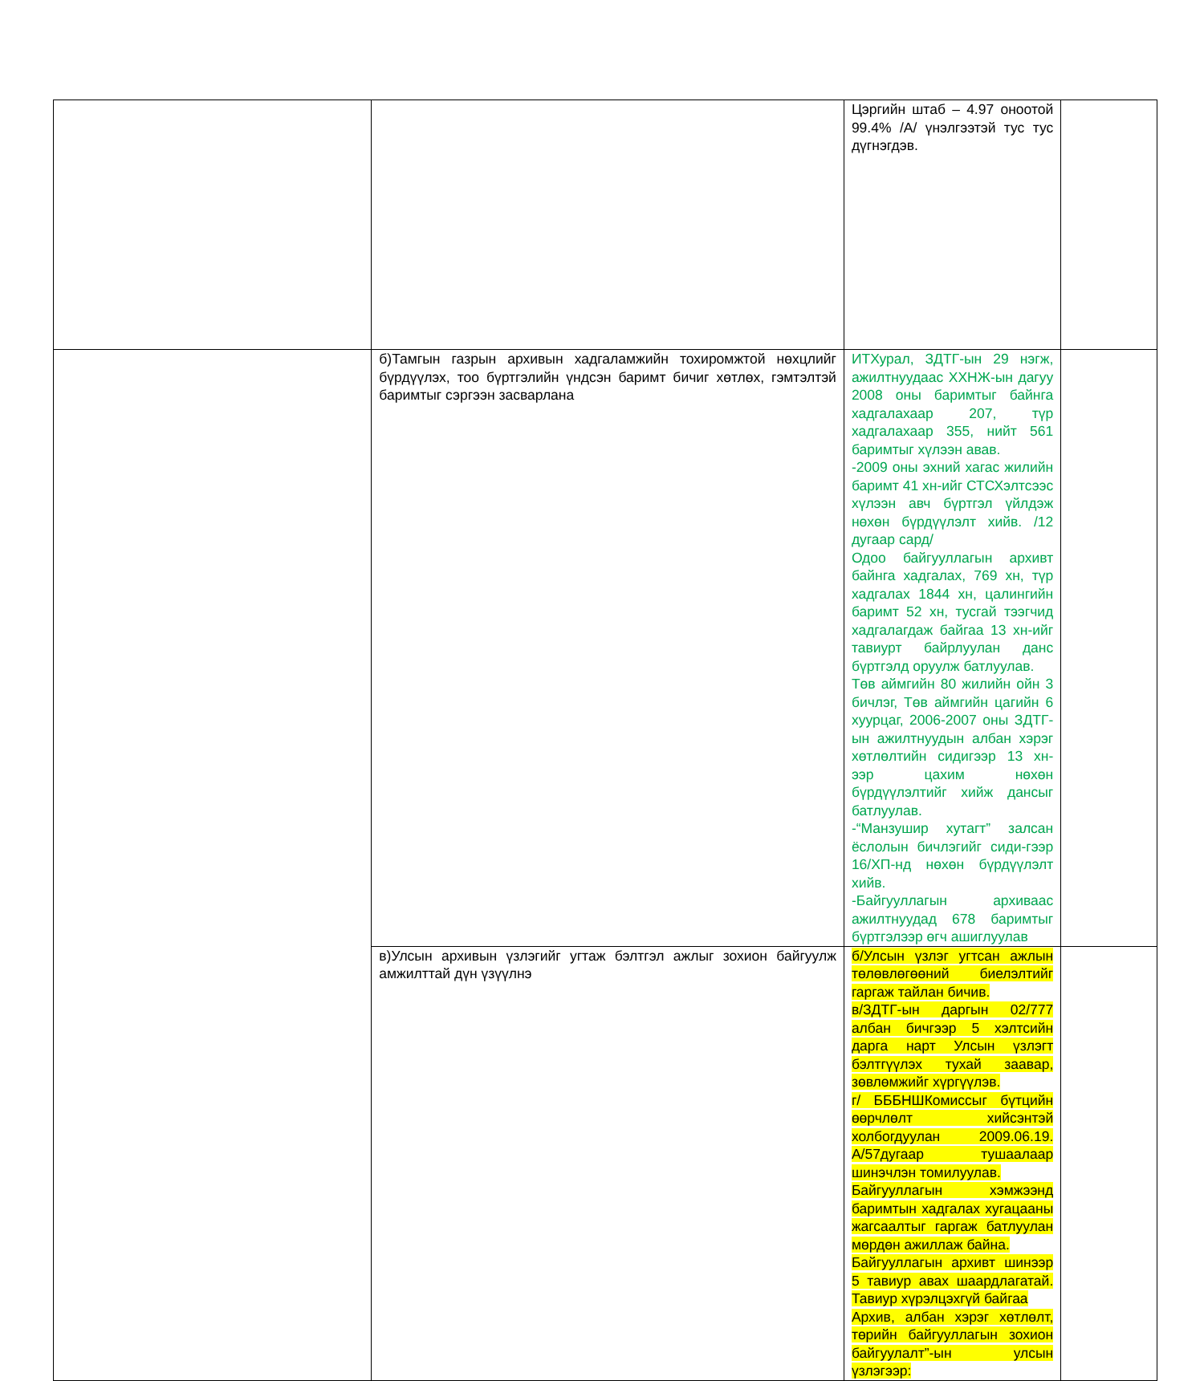| | | Цэргийн штаб – 4.97 оноотой 99.4% /А/ үнэлгээтэй тус тус дүгнэгдэв. | |
| | б)Тамгын газрын архивын хадгаламжийн тохиромжтой нөхцлийг бүрдүүлэх, тоо бүртгэлийн үндсэн баримт бичиг хөтлөх, гэмтэлтэй баримтыг сэргээн засварлана | ИТХурал, ЗДТГ-ын 29 нэгж, ажилтнуудаас ХХНЖ-ын дагуу 2008 оны баримтыг байнга хадгалахаар 207, түр хадгалахаар 355, нийт 561 баримтыг хүлээн авав. -2009 оны эхний хагас жилийн баримт 41 хн-ийг СТСХэлтсээс хүлээн авч бүртгэл үйлдэж нөхөн бүрдүүлэлт хийв. /12 дугаар сард/ Одоо байгууллагын архивт байнга хадгалах, 769 хн, түр хадгалах 1844 хн, цалингийн баримт 52 хн, тусгай тээгчид хадгалагдаж байгаа 13 хн-ийг тавиурт байрлуулан данс бүртгэлд оруулж батлуулав. Төв аймгийн 80 жилийн ойн 3 бичлэг, Төв аймгийн цагийн 6 хуурцаг, 2006-2007 оны ЗДТГ-ын ажилтнуудын албан хэрэг хөтлөлтийн сидигээр 13 хн-ээр цахим нөхөн бүрдүүлэлтийг хийж дансыг батлуулав. -“Манзушир хутагт” залсан ёслолын бичлэгийг сиди-гээр 16/ХП-нд нөхөн бүрдүүлэлт хийв. -Байгууллагын архиваас ажилтнуудад 678 баримтыг бүртгэлээр өгч ашиглуулав | |
| | в)Улсын архивын үзлэгийг угтаж бэлтгэл ажлыг зохион байгуулж амжилттай дүн үзүүлнэ | б/Улсын үзлэг угтсан ажлын төлөвлөгөөний биелэлтийг гаргаж тайлан бичив. в/ЗДТГ-ын даргын 02/777 албан бичгээр 5 хэлтсийн дарга нарт Улсын үзлэгт бэлтгүүлэх тухай заавар, зөвлөмжийг хүргүүлэв. г/ БББНШКомиссыг бүтцийн өөрчлөлт хийсэнтэй холбогдуулан 2009.06.19. А/57дугаар тушаалаар шинэчлэн томилуулав. Байгууллагын хэмжээнд баримтын хадгалах хугацааны жагсаалтыг гаргаж батлуулан мөрдөн ажиллаж байна. Байгууллагын архивт шинээр 5 тавиур авах шаардлагатай. Тавиур хүрэлцэхгүй байгаа Архив, албан хэрэг хөтлөлт, төрийн байгууллагын зохион байгуулалт”-ын улсын үзлэгээр: | |